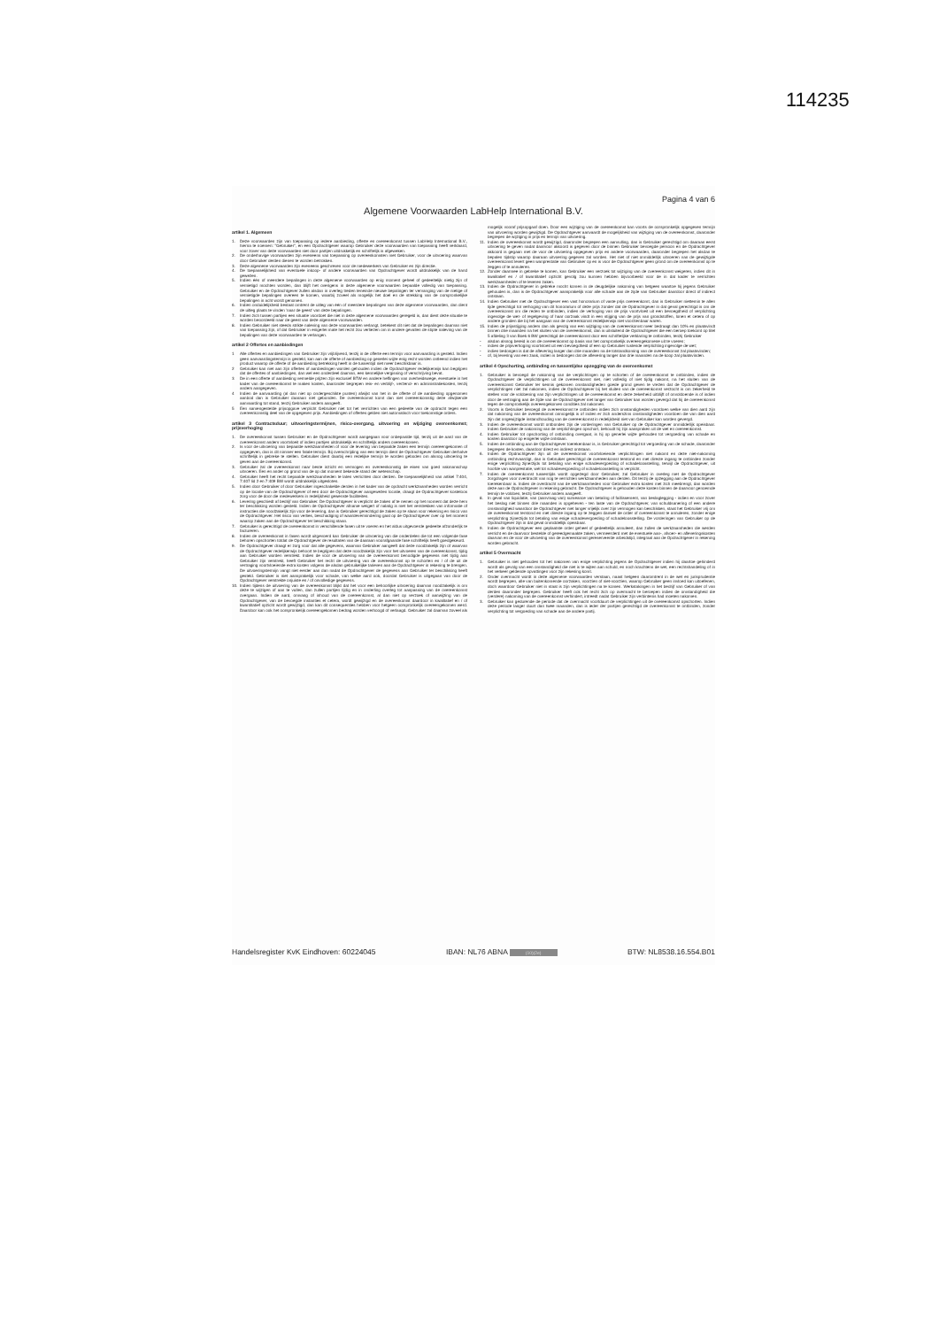114235
Pagina 4 van 6
Algemene Voorwaarden LabHelp International B.V.
artikel 1. Algemeen
1. Deze voorwaarden zijn van toepassing op iedere aanbieding, offerte en overeenkomst tussen LabHelp International B.V., hierna te noemen: "Gebruiker", en een Opdrachtgever waarop Gebruiker deze voorwaarden van toepassing heeft verklaard, voor zover van deze voorwaarden niet door partijen uitdrukkelijk en schriftelijk is afgeweken.
2. De onderhavige voorwaarden zijn eveneens van toepassing op overeenkomsten met Gebruiker, voor de uitvoering waarvan door Gebruiker derden dienen te worden betrokken.
3. Deze algemene voorwaarden zijn eveneens geschreven voor de medewerkers van Gebruiker en zijn directie.
4. De toepasselijkheid van eventuele inkoop- of andere voorwaarden van Opdrachtgever wordt uitdrukkelijk van de hand gewezen.
5. Indien één of meerdere bepalingen in deze algemene voorwaarden op enig moment geheel of gedeeltelijk nietig zijn of vernietigd mochten worden, dan blijft het overigens in deze algemene voorwaarden bepaalde volledig van toepassing. Gebruiker en de Opdrachtgever zullen alsdan in overleg treden teneinde nieuwe bepalingen ter vervanging van de nietige of vernietigde bepalingen overeen te komen, waarbij zoveel als mogelijk het doel en de strekking van de oorspronkelijke bepalingen in acht wordt genomen.
6. Indien onduidelijkheid bestaat omtrent de uitleg van één of meerdere bepalingen van deze algemene voorwaarden, dan dient de uitleg plaats te vinden 'naar de geest' van deze bepalingen.
7. Indien zich tussen partijen een situatie voordoet die niet in deze algemene voorwaarden geregeld is, dan dient deze situatie te worden beoordeeld naar de geest van deze algemene voorwaarden.
8. Indien Gebruiker niet steeds strikte naleving van deze voorwaarden verlangt, betekent dit niet dat de bepalingen daarvan niet van toepassing zijn, of dat Gebruiker in enigerlei mate het recht zou verliezen om in andere gevallen de stipte naleving van de bepalingen van deze voorwaarden te verlangen.
artikel 2 Offertes en aanbiedingen
1 Alle offertes en aanbiedingen van Gebruiker zijn vrijblijvend, tenzij in de offerte een termijn voor aanvaarding is gesteld. Indien geen aanvaardingstermijn is gesteld, kan aan de offerte of aanbieding op generlei wijze enig recht worden ontleend indien het product waarop de offerte of de aanbieding betrekking heeft in de tussentijd niet meer beschikbaar is.
2 Gebruiker kan niet aan zijn offertes of aanbiedingen worden gehouden indien de Opdrachtgever redelijkerwijs kan begrijpen dat de offertes of aanbiedingen, dan wel een onderdeel daarvan, een kennelijke vergissing of verschrijving bevat.
3 De in een offerte of aanbieding vermelde prijzen zijn exclusief BTW en andere heffingen van overheidswege, eventuele in het kader van de overeenkomst te maken kosten, daaronder begrepen reis- en verblijf-, verzend- en administratiekosten, tenzij anders aangegeven.
4 Indien de aanvaarding (al dan niet op ondergeschikte punten) afwijkt van het in de offerte of de aanbieding opgenomen aanbod dan is Gebruiker daaraan niet gebonden. De overeenkomst komt dan niet overeenkomstig deze afwijkende aanvaarding tot stand, tenzij Gebruiker anders aangeeft.
5 Een samengestelde prijsopgave verplicht Gebruiker niet tot het verrichten van een gedeelte van de opdracht tegen een overeenkomstig deel van de opgegeven prijs. Aanbiedingen of offertes gelden niet automatisch voor toekomstige orders.
artikel 3 Contractsduur; uitvoeringstermijnen, risico-overgang, uitvoering en wijziging overeenkomst; prijsverhoging
1. De overeenkomst tussen Gebruiker en de Opdrachtgever wordt aangegaan voor onbepaalde tijd, tenzij uit de aard van de overeenkomst anders voortvloeit of indien partijen uitdrukkelijk en schriftelijk anders overeenkomen.
2. Is voor de uitvoering van bepaalde werkzaamheden of voor de levering van bepaalde zaken een termijn overeengekomen of opgegeven, dan is dit nimmer een fatale termijn. Bij overschrijding van een termijn dient de Opdrachtgever Gebruiker derhalve schriftelijk in gebreke te stellen. Gebruiker dient daarbij een redelijke termijn te worden geboden om alsnog uitvoering te geven aan de overeenkomst.
3. Gebruiker zal de overeenkomst naar beste inzicht en vermogen en overeenkomstig de eisen van goed vakmanschap uitvoeren. Een en ander op grond van de op dat moment bekende stand der wetenschap.
4. Gebruiker heeft het recht bepaalde werkzaamheden te laten verrichten door derden. De toepasselijkheid van artikel 7:404, 7:407 lid 2 en 7:409 BW wordt uitdrukkelijk uitgesloten.
5. Indien door Gebruiker of door Gebruiker ingeschakelde derden in het kader van de opdracht werkzaamheden worden verricht op de locatie van de Opdrachtgever of een door de Opdrachtgever aangewezen locatie, draagt de Opdrachtgever kosteloos zorg voor de door die medewerkers in redelijkheid gewenste faciliteiten.
6. Levering geschiedt af bedrijf van Gebruiker. De Opdrachtgever is verplicht de zaken af te nemen op het moment dat deze hem ter beschikking worden gesteld. Indien de Opdrachtgever afname weigert of nalatig is met het verstrekken van informatie of instructies die noodzakelijk zijn voor de levering, dan is Gebruiker gerechtigd de zaken op te slaan voor rekening en risico van de Opdrachtgever. Het risico van verlies, beschadiging of waardevermindering gaat op de Opdrachtgever over op het moment waarop zaken aan de Opdrachtgever ter beschikking staan.
7. Gebruiker is gerechtigd de overeenkomst in verschillende fasen uit te voeren en het aldus uitgevoerde gedeelte afzonderlijk te factureren.
8. Indien de overeenkomst in fasen wordt uitgevoerd kan Gebruiker de uitvoering van die onderdelen die tot een volgende fase behoren opschorten totdat de Opdrachtgever de resultaten van de daaraan voorafgaande fase schriftelijk heeft goedgekeurd.
9. De Opdrachtgever draagt er zorg voor dat alle gegevens, waarvan Gebruiker aangeeft dat deze noodzakelijk zijn of waarvan de Opdrachtgever redelijkerwijs behoort te begrijpen dat deze noodzakelijk zijn voor het uitvoeren van de overeenkomst, tijdig aan Gebruiker worden verstrekt. Indien de voor de uitvoering van de overeenkomst benodigde gegevens niet tijdig aan Gebruiker zijn verstrekt, heeft Gebruiker het recht de uitvoering van de overeenkomst op te schorten en / of de uit de vertraging voortvloeiende extra kosten volgens de alsdan gebruikelijke tarieven aan de Opdrachtgever in rekening te brengen. De uitvoeringstermijn vangt niet eerder aan dan nadat de Opdrachtgever de gegevens aan Gebruiker ter beschikking heeft gesteld. Gebruiker is niet aansprakelijk voor schade, van welke aard ook, doordat Gebruiker is uitgegaan van door de Opdrachtgever verstrekte onjuiste en / of onvolledige gegevens.
10. Indien tijdens de uitvoering van de overeenkomst blijkt dat het voor een behoorlijke uitvoering daarvan noodzakelijk is om deze te wijzigen of aan te vullen, dan zullen partijen tijdig en in onderling overleg tot aanpassing van de overeenkomst overgaan. Indien de aard, omvang of inhoud van de overeenkomst, al dan niet op verzoek of aanwijzing van de Opdrachtgever, van de bevoegde instanties et cetera, wordt gewijzigd en de overeenkomst daardoor in kwalitatief en / of kwantitatief opzicht wordt gewijzigd, dan kan dit consequenties hebben voor hetgeen oorspronkelijk overeengekomen werd. Daardoor kan ook het oorspronkelijk overeengekomen bedrag worden verhoogd of verlaagd. Gebruiker zal daarvan zoveel als mogelijk vooraf prijsopgaaf doen. Door een wijziging van de overeenkomst kan voorts de oorspronkelijk opgegeven termijn van uitvoering worden gewijzigd. De Opdrachtgever aanvaardt de mogelijkheid van wijziging van de overeenkomst, daaronder begrepen de wijziging in prijs en termijn van uitvoering.
11. Indien de overeenkomst wordt gewijzigd, daaronder begrepen een aanvulling, dan is Gebruiker gerechtigd om daaraan eerst uitvoering te geven nadat daarvoor akkoord is gegeven door de binnen Gebruiker bevoegde persoon en de Opdrachtgever akkoord is gegaan met de voor de uitvoering opgegeven prijs en andere voorwaarden, daaronder begrepen het alsdan te bepalen tijdstip waarop daaraan uitvoering gegeven zal worden. Het niet of niet onmiddellijk uitvoeren van de gewijzigde overeenkomst levert geen wanprestatie van Gebruiker op en is voor de Opdrachtgever geen grond om de overeenkomst op te zeggen of te annuleren.
12. Zonder daarmee in gebreke te komen, kan Gebruiker een verzoek tot wijziging van de overeenkomst weigeren, indien dit in kwalitatief en / of kwantitatief opzicht gevolg zou kunnen hebben bijvoorbeeld voor de in dat kader te verrichten werkzaamheden of te leveren zaken.
13. Indien de Opdrachtgever in gebreke mocht komen in de deugdelijke nakoming van hetgeen waartoe hij jegens Gebruiker gehouden is, dan is de Opdrachtgever aansprakelijk voor alle schade aan de zijde van Gebruiker daardoor direct of indirect ontstaan.
14. Indien Gebruiker met de Opdrachtgever een vast honorarium of vaste prijs overeenkomt, dan is Gebruiker niettemin te allen tijde gerechtigd tot verhoging van dit honorarium of deze prijs zonder dat de Opdrachtgever in dat geval gerechtigd is om de overeenkomst om die reden te ontbinden, indien de verhoging van de prijs voortvloeit uit een bevoegdheid of verplichting ingevolge de wet- of regelgeving of haar oorzaak vindt in een stijging van de prijs van grondstoffen, lonen et cetera of op andere gronden die bij het aangaan van de overeenkomst redelijkerwijs niet voorzienbaar waren.
15. Indien de prijsstijging anders dan als gevolg van een wijziging van de overeenkomst meer bedraagt dan 10% en plaatsvindt binnen drie maanden na het sluiten van de overeenkomst, dan is uitsluitend de Opdrachtgever die een beroep toekomt op titel 5 afdeling 3 van Boek 6 BW gerechtigd de overeenkomst door een schriftelijke verklaring te ontbinden, tenzij Gebruiker
- alsdan alsnog bereid is om de overeenkomst op basis van het oorspronkelijk overeengekomene uit te voeren;
- indien de prijsverhoging voortvloeit uit een bevoegdheid of een op Gebruiker rustende verplichting ingevolge de wet;
- indien bedongen is dat de aflevering langer dan drie maanden na de totstandkoming van de overeenkomst zal plaatsvinden;
- of, bij levering van een zaak, indien is bedongen dat de aflevering langer dan drie maanden na de koop zal plaatsvinden.
artikel 4 Opschorting, ontbinding en tussentijdse opzegging van de overeenkomst
1. Gebruiker is bevoegd de nakoming van de verplichtingen op te schorten of de overeenkomst te ontbinden, indien de Opdrachtgever de verplichtingen uit de overeenkomst niet, niet volledig of niet tijdig nakomt, na het sluiten van de overeenkomst Gebruiker ter kennis gekomen omstandigheden goede grond geven te vrezen dat de Opdrachtgever de verplichtingen niet zal nakomen, indien de Opdrachtgever bij het sluiten van de overeenkomst verzocht is om zekerheid te stellen voor de voldoening van zijn verplichtingen uit de overeenkomst en deze zekerheid uitblijft of onvoldoende is of indien door de vertraging aan de zijde van de Opdrachtgever niet langer van Gebruiker kan worden gevergd dat hij de overeenkomst tegen de oorspronkelijk overeengekomen condities zal nakomen.
2. Voorts is Gebruiker bevoegd de overeenkomst te ontbinden indien zich omstandigheden voordoen welke van dien aard zijn dat nakoming van de overeenkomst onmogelijk is of indien er zich anderszins omstandigheden voordoen die van dien aard zijn dat ongewijzigde instandhouding van de overeenkomst in redelijkheid niet van Gebruiker kan worden gevergd.
3. Indien de overeenkomst wordt ontbonden zijn de vorderingen van Gebruiker op de Opdrachtgever onmiddellijk opeisbaar. Indien Gebruiker de nakoming van de verplichtingen opschort, behoudt hij zijn aanspraken uit de wet en overeenkomst.
4. Indien Gebruiker tot opschorting of ontbinding overgaat, is hij op generlei wijze gehouden tot vergoeding van schade en kosten daardoor op enigerlei wijze ontstaan.
5. Indien de ontbinding aan de Opdrachtgever toerekenbaar is, is Gebruiker gerechtigd tot vergoeding van de schade, daaronder begrepen de kosten, daardoor direct en indirect ontstaan.
6. Indien de Opdrachtgever zijn uit de overeenkomst voortvloeiende verplichtingen niet nakomt en deze niet-nakoming ontbinding rechtvaardigt, dan is Gebruiker gerechtigd de overeenkomst terstond en met directe ingang te ontbinden zonder enige verplichting zijnerzijds tot betaling van enige schadevergoeding of schadeloosstelling, terwijl de Opdrachtgever, uit hoofde van wanprestatie, wél tot schadevergoeding of schadeloosstelling is verplicht.
7. Indien de overeenkomst tussentijds wordt opgezegd door Gebruiker, zal Gebruiker in overleg met de Opdrachtgever zorgdragen voor overdracht van nog te verrichten werkzaamheden aan derden. Dit tenzij de opzegging aan de Opdrachtgever toerekenbaar is. Indien de overdracht van de werkzaamheden voor Gebruiker extra kosten met zich meebrengt, dan worden deze aan de Opdrachtgever in rekening gebracht. De Opdrachtgever is gehouden deze kosten binnen de daarvoor genoemde termijn te voldoen, tenzij Gebruiker anders aangeeft.
8. In geval van liquidatie, van (aanvraag van) surseance van betaling of faillissement, van beslaglegging - indien en voor zover het beslag niet binnen drie maanden is opgeheven - ten laste van de Opdrachtgever, van schuldsanering of een andere omstandigheid waardoor de Opdrachtgever niet langer vrijelijk over zijn vermogen kan beschikken, staat het Gebruiker vrij om de overeenkomst terstond en met directe ingang op te zeggen danwel de order of overeenkomst te annuleren, zonder enige verplichting zijnerzijds tot betaling van enige schadevergoeding of schadeloosstelling. De vorderingen van Gebruiker op de Opdrachtgever zijn in dat geval onmiddellijk opeisbaar.
9. Indien de Opdrachtgever een geplaatste order geheel of gedeeltelijk annuleert, dan zullen de werkzaamheden die werden verricht en de daarvoor bestelde of gereedgemaakte zaken, vermeerderd met de eventuele aan-, afvoer- en afleveringskosten daarvan en de voor de uitvoering van de overeenkomst gereserveerde arbeidstijd, integraal aan de Opdrachtgever in rekening worden gebracht.
artikel 5 Overmacht
1. Gebruiker is niet gehouden tot het nakomen van enige verplichting jegens de Opdrachtgever indien hij daartoe gehinderd wordt als gevolg van een omstandigheid die niet is te wijten aan schuld, en noch krachtens de wet, een rechtshandeling of in het verkeer geldende opvattingen voor zijn rekening komt.
2. Onder overmacht wordt in deze algemene voorwaarden verstaan, naast hetgeen daaromtrent in de wet en jurisprudentie wordt begrepen, alle van buitenkomende oorzaken, voorzien of niet-voorzien, waarop Gebruiker geen invloed kan uitoefenen, doch waardoor Gebruiker niet in staat is zijn verplichtingen na te komen. Werkstakingen in het bedrijf van Gebruiker of van derden daaronder begrepen. Gebruiker heeft ook het recht zich op overmacht te beroepen indien de omstandigheid die (verdere) nakoming van de overeenkomst verhindert, intreedt nadat Gebruiker zijn verbintenis had moeten nakomen.
3. Gebruiker kan gedurende de periode dat de overmacht voortduurt de verplichtingen uit de overeenkomst opschorten. Indien deze periode langer duurt dan twee maanden, dan is ieder der partijen gerechtigd de overeenkomst te ontbinden, zonder verplichting tot vergoeding van schade aan de andere partij.
Handelsregister KvK Eindhoven: 60224045 IBAN: NL76 ABNA (10)(2e) BTW: NL8538.16.554.B01